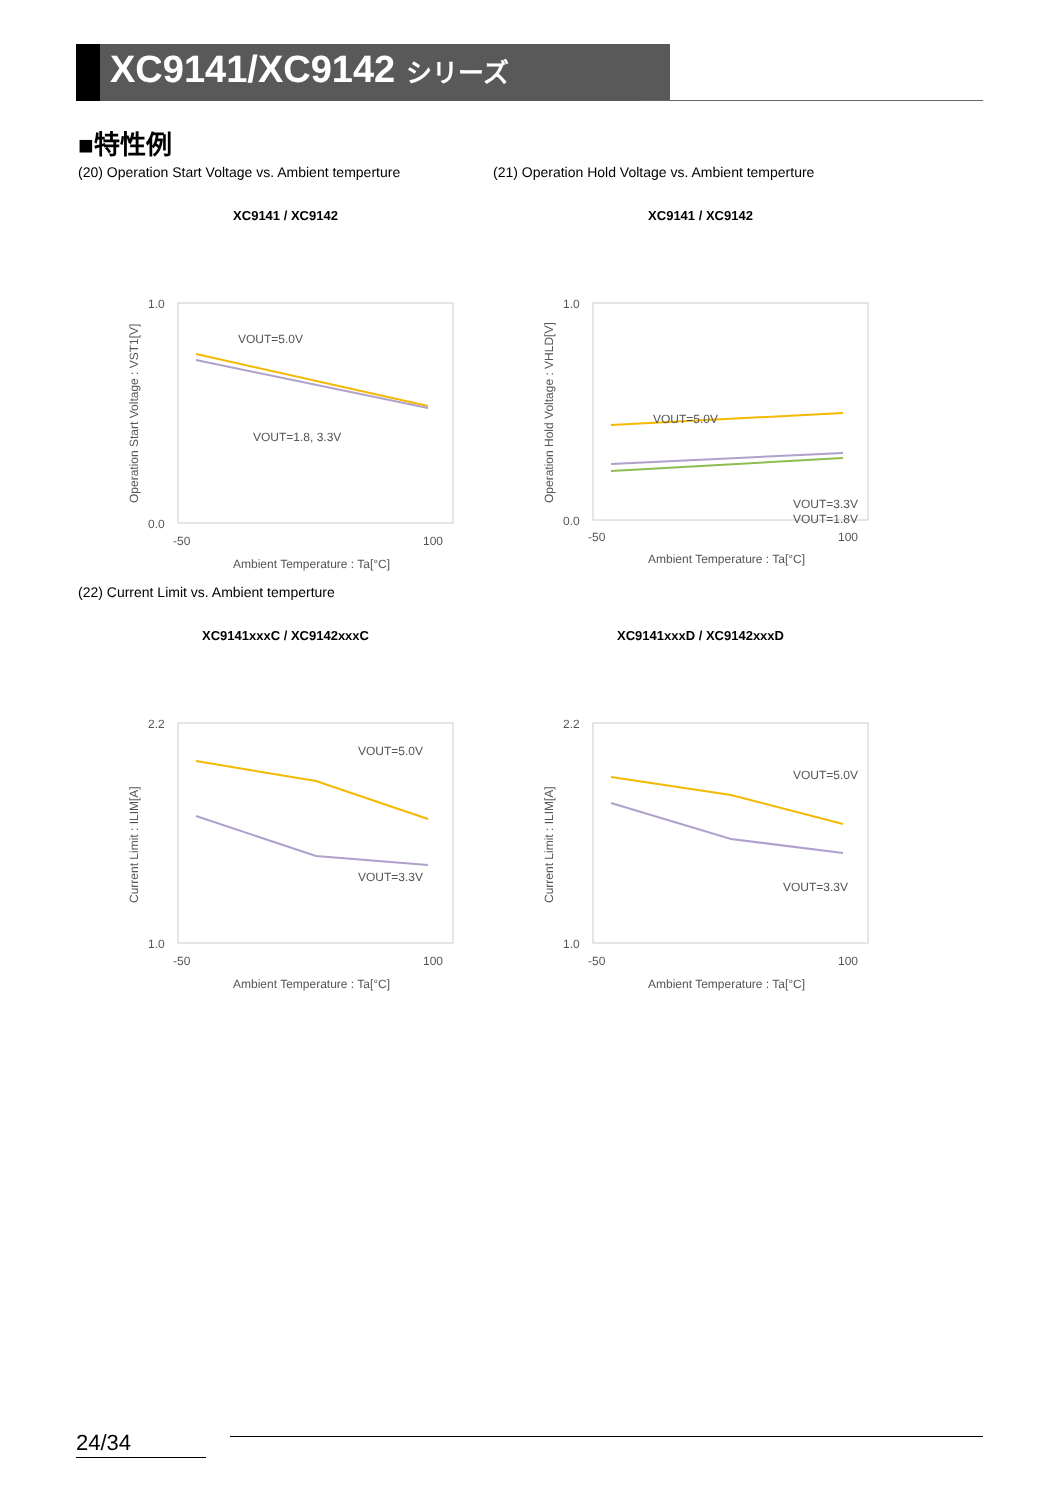XC9141/XC9142 シリーズ
■特性例
(20) Operation Start Voltage vs. Ambient temperture
XC9141 / XC9142
1.0
0.0
-50
100
Ambient Temperature : Ta[°C]
VOUT=5.0V
VOUT=1.8, 3.3V
Operation Start Voltage : VST1[V]
(21) Operation Hold Voltage vs. Ambient temperture
XC9141 / XC9142
1.0
0.0
-50
100
Ambient Temperature : Ta[°C]
VOUT=5.0V
VOUT=3.3V
VOUT=1.8V
Operation Hold Voltage : VHLD[V]
(22) Current Limit vs. Ambient temperture
XC9141xxxC / XC9142xxxC
2.2
1.0
-50
100
Ambient Temperature : Ta[°C]
VOUT=5.0V
VOUT=3.3V
Current Limit : ILIM[A]
XC9141xxxD / XC9142xxxD
2.2
1.0
-50
100
Ambient Temperature : Ta[°C]
VOUT=5.0V
VOUT=3.3V
Current Limit : ILIM[A]
24/34